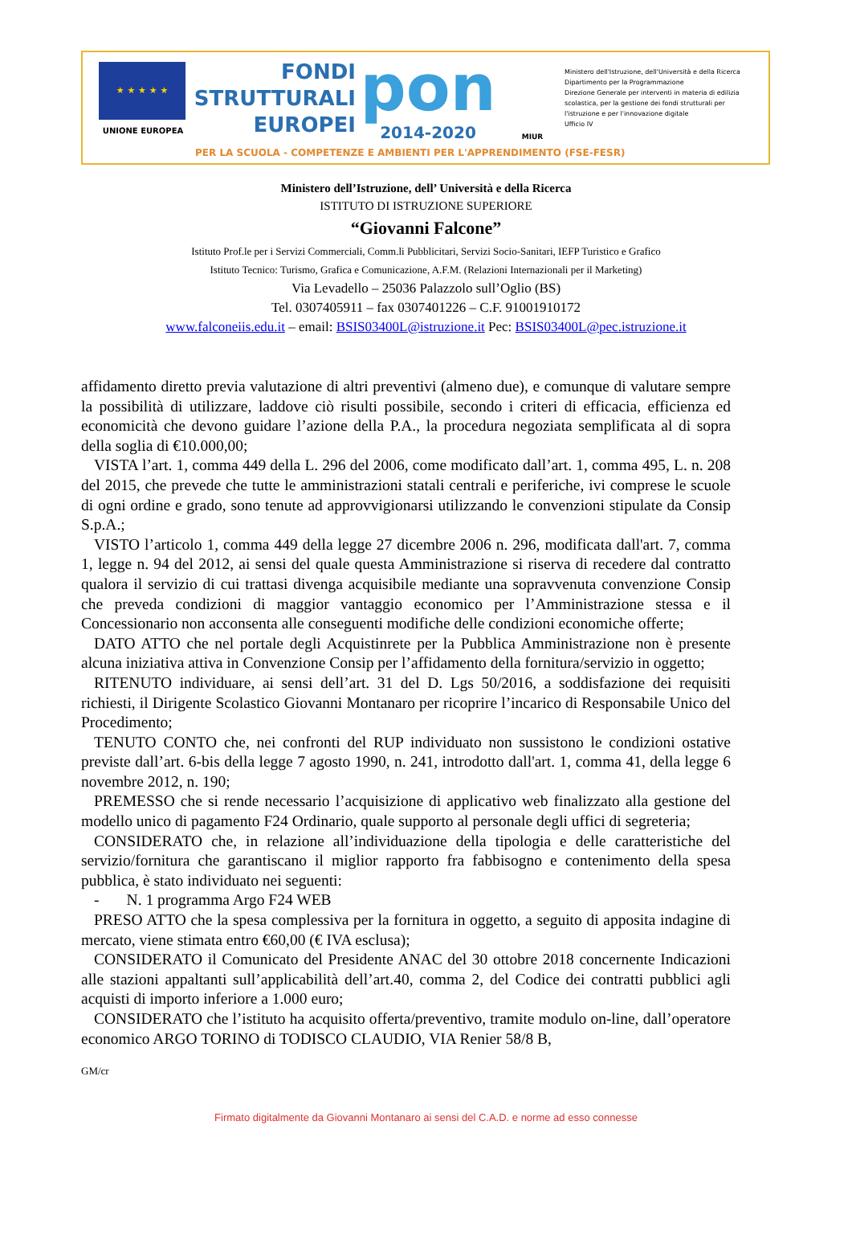★ ★ ★ ★ ★
UNIONE EUROPEA
FONDI
STRUTTURALI
EUROPEI
pon
2014-2020
MIUR
Ministero dell'Istruzione, dell'Università e della Ricerca
Dipartimento per la Programmazione
Direzione Generale per interventi in materia di edilizia scolastica, per la gestione dei fondi strutturali per l'istruzione e per l'innovazione digitale
Ufficio IV
PER LA SCUOLA - COMPETENZE E AMBIENTI PER L'APPRENDIMENTO (FSE-FESR)
Ministero dell’Istruzione, dell’ Università e della Ricerca
ISTITUTO DI ISTRUZIONE SUPERIORE
“Giovanni Falcone”
Istituto Prof.le per i Servizi Commerciali, Comm.li Pubblicitari, Servizi Socio-Sanitari, IEFP Turistico e Grafico
Istituto Tecnico: Turismo, Grafica e Comunicazione, A.F.M. (Relazioni Internazionali per il Marketing)
Via Levadello – 25036 Palazzolo sull’Oglio (BS)
Tel. 0307405911 – fax 0307401226 – C.F. 91001910172
www.falconeiis.edu.it – email: BSIS03400L@istruzione.it Pec: BSIS03400L@pec.istruzione.it
affidamento diretto previa valutazione di altri preventivi (almeno due), e comunque di valutare sempre la possibilità di utilizzare, laddove ciò risulti possibile, secondo i criteri di efficacia, efficienza ed economicità che devono guidare l’azione della P.A., la procedura negoziata semplificata al di sopra della soglia di €10.000,00;
VISTA l’art. 1, comma 449 della L. 296 del 2006, come modificato dall’art. 1, comma 495, L. n. 208 del 2015, che prevede che tutte le amministrazioni statali centrali e periferiche, ivi comprese le scuole di ogni ordine e grado, sono tenute ad approvvigionarsi utilizzando le convenzioni stipulate da Consip S.p.A.;
VISTO l’articolo 1, comma 449 della legge 27 dicembre 2006 n. 296, modificata dall'art. 7, comma 1, legge n. 94 del 2012, ai sensi del quale questa Amministrazione si riserva di recedere dal contratto qualora il servizio di cui trattasi divenga acquisibile mediante una sopravvenuta convenzione Consip che preveda condizioni di maggior vantaggio economico per l’Amministrazione stessa e il Concessionario non acconsenta alle conseguenti modifiche delle condizioni economiche offerte;
DATO ATTO che nel portale degli Acquistinrete per la Pubblica Amministrazione non è presente alcuna iniziativa attiva in Convenzione Consip per l’affidamento della fornitura/servizio in oggetto;
RITENUTO individuare, ai sensi dell’art. 31 del D. Lgs 50/2016, a soddisfazione dei requisiti richiesti, il Dirigente Scolastico Giovanni Montanaro per ricoprire l’incarico di Responsabile Unico del Procedimento;
TENUTO CONTO che, nei confronti del RUP individuato non sussistono le condizioni ostative previste dall’art. 6-bis della legge 7 agosto 1990, n. 241, introdotto dall'art. 1, comma 41, della legge 6 novembre 2012, n. 190;
PREMESSO che si rende necessario l’acquisizione di applicativo web finalizzato alla gestione del modello unico di pagamento F24 Ordinario, quale supporto al personale degli uffici di segreteria;
CONSIDERATO che, in relazione all’individuazione della tipologia e delle caratteristiche del servizio/fornitura che garantiscano il miglior rapporto fra fabbisogno e contenimento della spesa pubblica, è stato individuato nei seguenti:
- N. 1 programma Argo F24 WEB
PRESO ATTO che la spesa complessiva per la fornitura in oggetto, a seguito di apposita indagine di mercato, viene stimata entro €60,00 (€ IVA esclusa);
CONSIDERATO il Comunicato del Presidente ANAC del 30 ottobre 2018 concernente Indicazioni alle stazioni appaltanti sull’applicabilità dell’art.40, comma 2, del Codice dei contratti pubblici agli acquisti di importo inferiore a 1.000 euro;
CONSIDERATO che l’istituto ha acquisito offerta/preventivo, tramite modulo on-line, dall’operatore economico ARGO TORINO di TODISCO CLAUDIO, VIA Renier 58/8 B,
GM/cr
Firmato digitalmente da Giovanni Montanaro ai sensi del C.A.D. e norme ad esso connesse